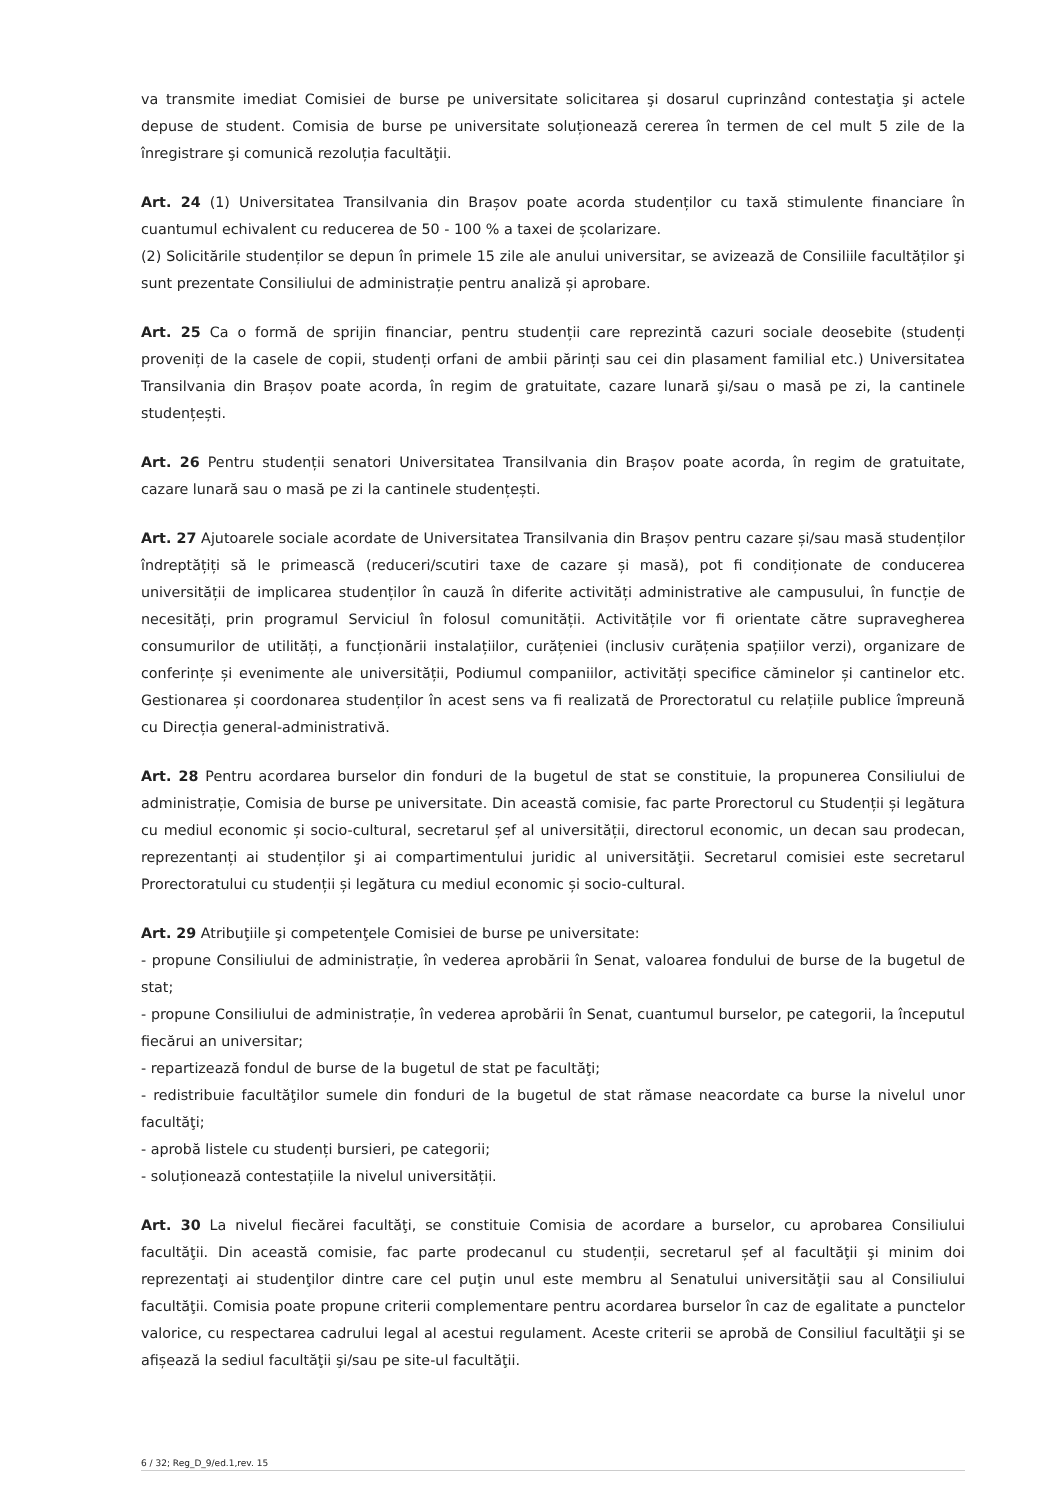va transmite imediat Comisiei de burse pe universitate solicitarea şi dosarul cuprinzând contestaţia şi actele depuse de student. Comisia de burse pe universitate soluționează cererea în termen de cel mult 5 zile de la înregistrare şi comunică rezoluția facultăţii.
Art. 24 (1) Universitatea Transilvania din Brașov poate acorda studenților cu taxă stimulente financiare în cuantumul echivalent cu reducerea de 50 - 100 % a taxei de școlarizare.
(2) Solicitările studenților se depun în primele 15 zile ale anului universitar, se avizează de Consiliile facultăților şi sunt prezentate Consiliului de administrație pentru analiză și aprobare.
Art. 25 Ca o formă de sprijin financiar, pentru studenții care reprezintă cazuri sociale deosebite (studenți proveniți de la casele de copii, studenți orfani de ambii părinți sau cei din plasament familial etc.) Universitatea Transilvania din Brașov poate acorda, în regim de gratuitate, cazare lunară şi/sau o masă pe zi, la cantinele studențești.
Art. 26 Pentru studenții senatori Universitatea Transilvania din Brașov poate acorda, în regim de gratuitate, cazare lunară sau o masă pe zi la cantinele studențești.
Art. 27 Ajutoarele sociale acordate de Universitatea Transilvania din Brașov pentru cazare și/sau masă studenților îndreptățiți să le primească (reduceri/scutiri taxe de cazare și masă), pot fi condiționate de conducerea universității de implicarea studenților în cauză în diferite activități administrative ale campusului, în funcție de necesități, prin programul Serviciul în folosul comunității. Activitățile vor fi orientate către supravegherea consumurilor de utilități, a funcționării instalațiilor, curățeniei (inclusiv curățenia spațiilor verzi), organizare de conferințe și evenimente ale universității, Podiumul companiilor, activități specifice căminelor și cantinelor etc. Gestionarea și coordonarea studenților în acest sens va fi realizată de Prorectoratul cu relațiile publice împreună cu Direcția general-administrativă.
Art. 28 Pentru acordarea burselor din fonduri de la bugetul de stat se constituie, la propunerea Consiliului de administrație, Comisia de burse pe universitate. Din această comisie, fac parte Prorectorul cu Studenții și legătura cu mediul economic și socio-cultural, secretarul șef al universității, directorul economic, un decan sau prodecan, reprezentanți ai studenților şi ai compartimentului juridic al universităţii. Secretarul comisiei este secretarul Prorectoratului cu studenții și legătura cu mediul economic și socio-cultural.
Art. 29 Atribuţiile şi competenţele Comisiei de burse pe universitate:
- propune Consiliului de administrație, în vederea aprobării în Senat, valoarea fondului de burse de la bugetul de stat;
- propune Consiliului de administrație, în vederea aprobării în Senat, cuantumul burselor, pe categorii, la începutul fiecărui an universitar;
- repartizează fondul de burse de la bugetul de stat pe facultăţi;
- redistribuie facultăţilor sumele din fonduri de la bugetul de stat rămase neacordate ca burse la nivelul unor facultăţi;
- aprobă listele cu studenți bursieri, pe categorii;
- soluționează contestațiile la nivelul universității.
Art. 30 La nivelul fiecărei facultăţi, se constituie Comisia de acordare a burselor, cu aprobarea Consiliului facultăţii. Din această comisie, fac parte prodecanul cu studenții, secretarul șef al facultăţii şi minim doi reprezentaţi ai studenţilor dintre care cel puţin unul este membru al Senatului universităţii sau al Consiliului facultăţii. Comisia poate propune criterii complementare pentru acordarea burselor în caz de egalitate a punctelor valorice, cu respectarea cadrului legal al acestui regulament. Aceste criterii se aprobă de Consiliul facultăţii şi se afișează la sediul facultăţii şi/sau pe site-ul facultăţii.
6 / 32; Reg_D_9/ed.1,rev. 15